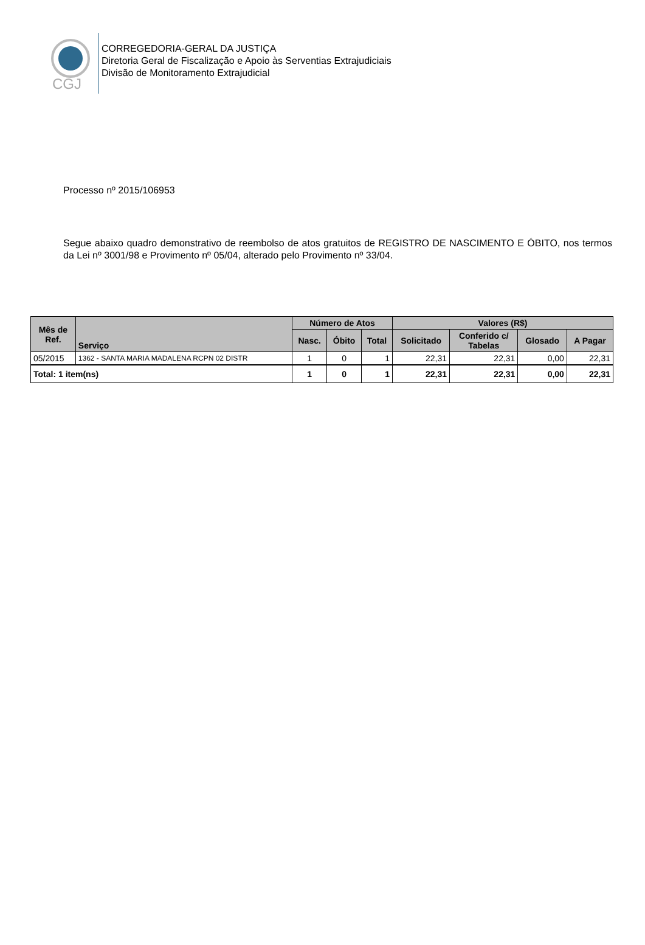CGJ
CORREGEDORIA-GERAL DA JUSTIÇA
Diretoria Geral de Fiscalização e Apoio às Serventias Extrajudiciais
Divisão de Monitoramento Extrajudicial
Processo nº 2015/106953
Segue abaixo quadro demonstrativo de reembolso de atos gratuitos de REGISTRO DE NASCIMENTO E ÓBITO, nos termos da Lei nº 3001/98 e Provimento nº 05/04, alterado pelo Provimento nº 33/04.
| Mês de Ref. | Serviço | Número de Atos | | | Valores (R$) | | | |
| --- | --- | --- | --- | --- | --- | --- | --- | --- |
| | | Nasc. | Óbito | Total | Solicitado | Conferido c/ Tabelas | Glosado | A Pagar |
| 05/2015 | 1362 - SANTA MARIA MADALENA RCPN 02 DISTR | 1 | 0 | 1 | 22,31 | 22,31 | 0,00 | 22,31 |
| Total: 1 item(ns) | | 1 | 0 | 1 | 22,31 | 22,31 | 0,00 | 22,31 |